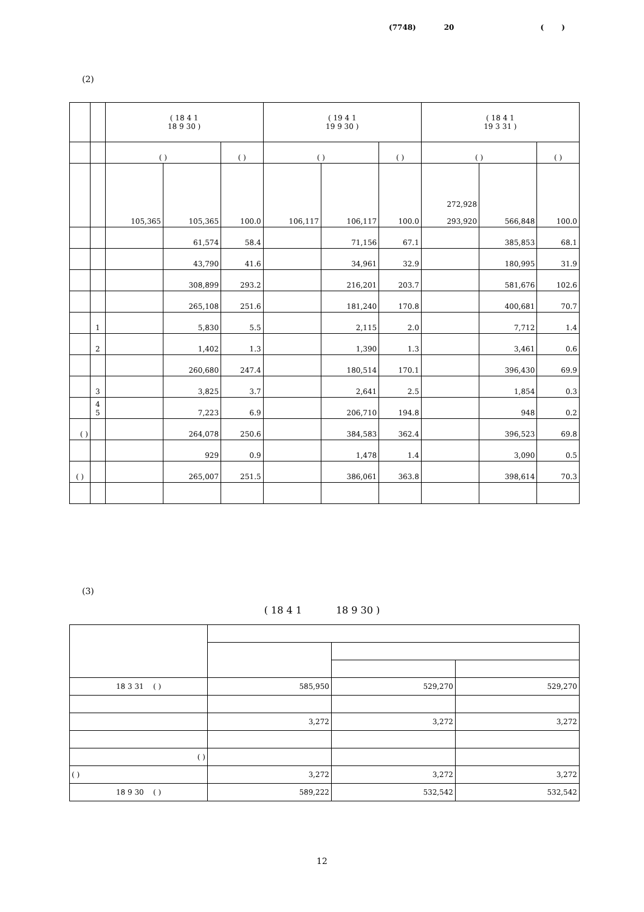(7748) 20 ( )
(2)
| | | ( 18 4 1 18 9 30 ) | | | ( 19 4 1 19 9 30 ) | | | ( 18 4 1 19 3 31 ) | | |
| | | ( ) | | ( ) | ( ) | | ( ) | ( ) | | ( ) |
| | | 105,365 | 105,365 | 100.0 | 106,117 | 106,117 | 100.0 | 272,928 293,920 | 566,848 | 100.0 |
| | | | 61,574 | 58.4 | | 71,156 | 67.1 | | 385,853 | 68.1 |
| | | | 43,790 | 41.6 | | 34,961 | 32.9 | | 180,995 | 31.9 |
| | | | 308,899 | 293.2 | | 216,201 | 203.7 | | 581,676 | 102.6 |
| | | | 265,108 | 251.6 | | 181,240 | 170.8 | | 400,681 | 70.7 |
| | 1 | | 5,830 | 5.5 | | 2,115 | 2.0 | | 7,712 | 1.4 |
| | 2 | | 1,402 | 1.3 | | 1,390 | 1.3 | | 3,461 | 0.6 |
| | | | 260,680 | 247.4 | | 180,514 | 170.1 | | 396,430 | 69.9 |
| | 3 | | 3,825 | 3.7 | | 2,641 | 2.5 | | 1,854 | 0.3 |
| | 4 5 | | 7,223 | 6.9 | | 206,710 | 194.8 | | 948 | 0.2 |
| ( ) | | | 264,078 | 250.6 | | 384,583 | 362.4 | | 396,523 | 69.8 |
| | | | 929 | 0.9 | | 1,478 | 1.4 | | 3,090 | 0.5 |
| ( ) | | | 265,007 | 251.5 | | 386,061 | 363.8 | | 398,614 | 70.3 |
(3)
( 18 4 1 18 9 30 )
| 18 3 31 ( ) | 585,950 | 529,270 | 529,270 |
| | 3,272 | 3,272 | 3,272 |
| ( ) | | | |
| ( ) | 3,272 | 3,272 | 3,272 |
| 18 9 30 ( ) | 589,222 | 532,542 | 532,542 |
12